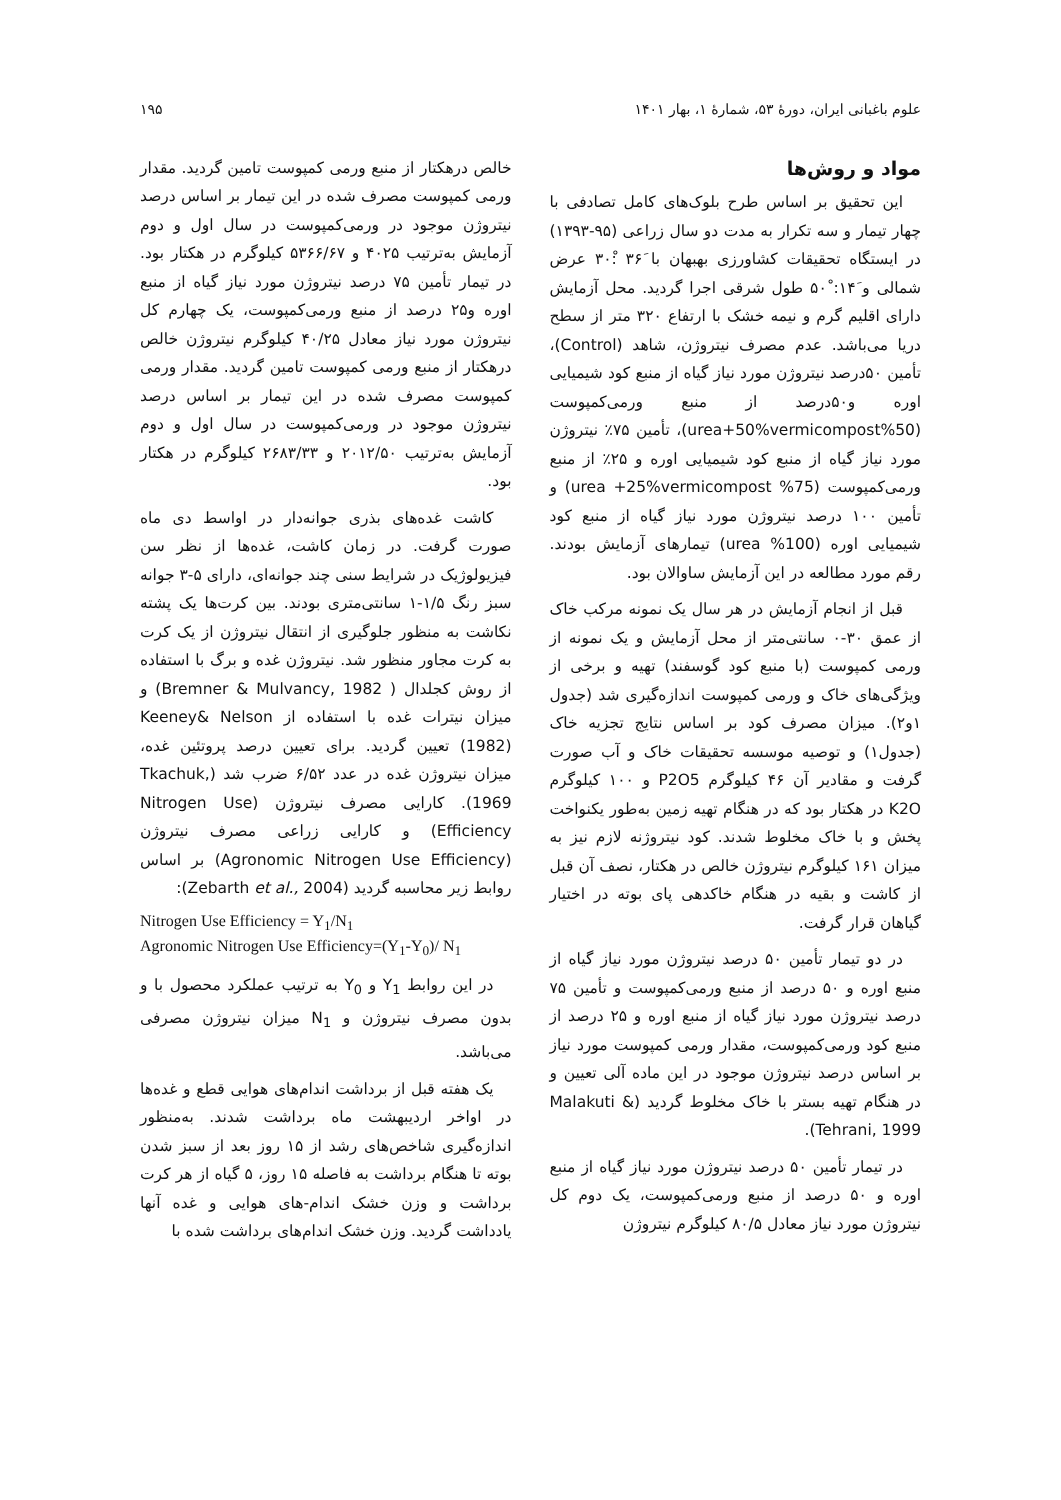علوم باغبانی ایران، دورهٔ ۵۳، شمارهٔ ۱، بهار ۱۴۰۱ ۱۹۵
مواد و روش‌ها
این تحقیق بر اساس طرح بلوک‌های کامل تصادفی با چهار تیمار و سه تکرار به مدت دو سال زراعی (۹۵-۱۳۹۳) در ایستگاه تحقیقات کشاورزی بهبهان با ۳۶َ :۳۰ْ عرض شمالی و ۱۴َ: ۵۰ْ طول شرقی اجرا گردید. محل آزمایش دارای اقلیم گرم و نیمه خشک با ارتفاع ۳۲۰ متر از سطح دریا می‌باشد. عدم مصرف نیتروژن، شاهد (Control)، تأمین ۵۰درصد نیتروژن مورد نیاز گیاه از منبع کود شیمیایی اوره و۵۰درصد از منبع ورمی‌کمپوست (50%urea+50%vermicompost)، تأمین ۷۵٪ نیتروژن مورد نیاز گیاه از منبع کود شیمیایی اوره و ۲۵٪ از منبع ورمی‌کمپوست (75% urea +25%vermicompost) و تأمین ۱۰۰ درصد نیتروژن مورد نیاز گیاه از منبع کود شیمیایی اوره (100% urea) تیمارهای آزمایش بودند. رقم مورد مطالعه در این آزمایش ساوالان بود.
قبل از انجام آزمایش در هر سال یک نمونه مرکب خاک از عمق ۳۰-۰ سانتی‌متر از محل آزمایش و یک نمونه از ورمی کمپوست (با منبع کود گوسفند) تهیه و برخی از ویژگی‌های خاک و ورمی کمپوست اندازه‌گیری شد (جدول ۱و۲). میزان مصرف کود بر اساس نتایج تجزیه خاک (جدول۱) و توصیه موسسه تحقیقات خاک و آب صورت گرفت و مقادیر آن ۴۶ کیلوگرم P2O5 و ۱۰۰ کیلوگرم K2O در هکتار بود که در هنگام تهیه زمین به‌طور یکنواخت پخش و با خاک مخلوط شدند. کود نیتروژنه لازم نیز به میزان ۱۶۱ کیلوگرم نیتروژن خالص در هکتار، نصف آن قبل از کاشت و بقیه در هنگام خاکدهی پای بوته در اختیار گیاهان قرار گرفت.
در دو تیمار تأمین ۵۰ درصد نیتروژن مورد نیاز گیاه از منبع اوره و ۵۰ درصد از منبع ورمی‌کمپوست و تأمین ۷۵ درصد نیتروژن مورد نیاز گیاه از منبع اوره و ۲۵ درصد از منبع کود ورمی‌کمپوست، مقدار ورمی کمپوست مورد نیاز بر اساس درصد نیتروژن موجود در این ماده آلی تعیین و در هنگام تهیه بستر با خاک مخلوط گردید (Malakuti & Tehrani, 1999).
در تیمار تأمین ۵۰ درصد نیتروژن مورد نیاز گیاه از منبع اوره و ۵۰ درصد از منبع ورمی‌کمپوست، یک دوم کل نیتروژن مورد نیاز معادل ۸۰/۵ کیلوگرم نیتروژن
خالص درهکتار از منبع ورمی کمپوست تامین گردید. مقدار ورمی کمپوست مصرف شده در این تیمار بر اساس درصد نیتروژن موجود در ورمی‌کمپوست در سال اول و دوم آزمایش به‌ترتیب ۴۰۲۵ و ۵۳۶۶/۶۷ کیلوگرم در هکتار بود. در تیمار تأمین ۷۵ درصد نیتروژن مورد نیاز گیاه از منبع اوره و۲۵ درصد از منبع ورمی‌کمپوست، یک چهارم کل نیتروژن مورد نیاز معادل ۴۰/۲۵ کیلوگرم نیتروژن خالص درهکتار از منبع ورمی کمپوست تامین گردید. مقدار ورمی کمپوست مصرف شده در این تیمار بر اساس درصد نیتروژن موجود در ورمی‌کمپوست در سال اول و دوم آزمایش به‌ترتیب ۲۰۱۲/۵۰ و ۲۶۸۳/۳۳ کیلوگرم در هکتار بود.
کاشت غده‌های بذری جوانه‌دار در اواسط دی ماه صورت گرفت. در زمان کاشت، غده‌ها از نظر سن فیزیولوژیک در شرایط سنی چند جوانه‌ای، دارای ۵-۳ جوانه سبز رنگ ۱/۵-۱ سانتی‌متری بودند. بین کرت‌ها یک پشته نکاشت به منظور جلوگیری از انتقال نیتروژن از یک کرت به کرت مجاور منظور شد. نیتروژن غده و برگ با استفاده از روش کجلدال ( Bremner & Mulvancy, 1982) و میزان نیترات غده با استفاده از Keeney& Nelson (1982) تعیین گردید. برای تعیین درصد پروتئین غده، میزان نیتروژن غده در عدد ۶/۵۲ ضرب شد (Tkachuk, 1969). کارایی مصرف نیتروژن (Nitrogen Use Efficiency) و کارایی زراعی مصرف نیتروژن (Agronomic Nitrogen Use Efficiency) بر اساس روابط زیر محاسبه گردید (Zebarth et al., 2004):
Nitrogen Use Efficiency = Y<sub>1</sub>/N<sub>1</sub>
Agronomic Nitrogen Use Efficiency=(Y<sub>1</sub>-Y<sub>0</sub>)/ N<sub>1</sub>
در این روابط Y<sub>1</sub> و Y<sub>0</sub> به ترتیب عملکرد محصول با و بدون مصرف نیتروژن و N<sub>1</sub> میزان نیتروژن مصرفی می‌باشد.
یک هفته قبل از برداشت اندام‌های هوایی قطع و غده‌ها در اواخر اردیبهشت ماه برداشت شدند. به‌منظور اندازه‌گیری شاخص‌های رشد از ۱۵ روز بعد از سبز شدن بوته تا هنگام برداشت به فاصله ۱۵ روز، ۵ گیاه از هر کرت برداشت و وزن خشک اندام-های هوایی و غده آنها یادداشت گردید. وزن خشک اندام‌های برداشت شده با